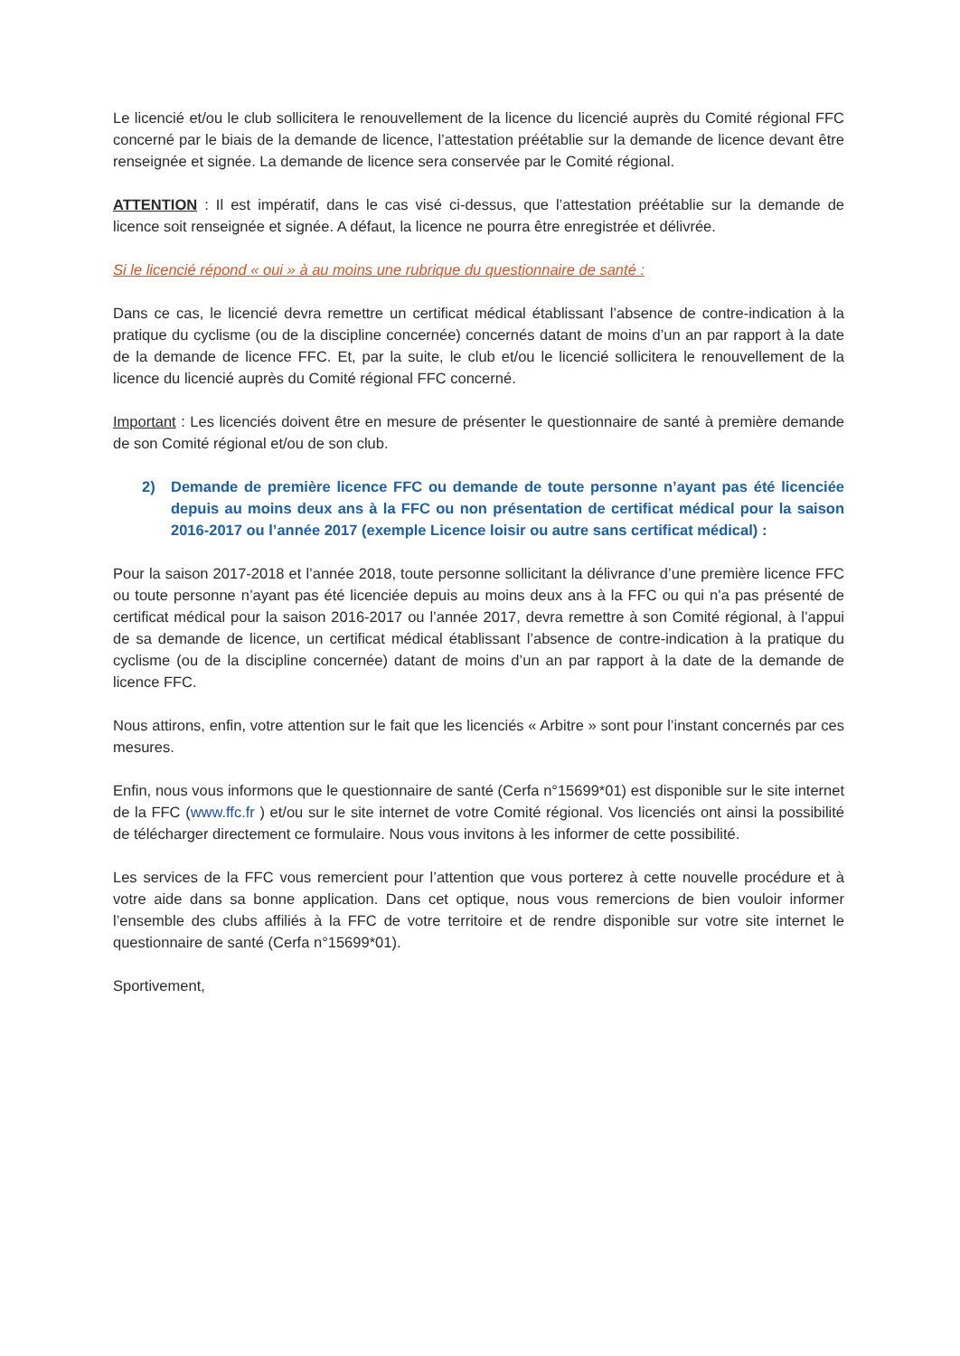Le licencié et/ou le club sollicitera le renouvellement de la licence du licencié auprès du Comité régional FFC concerné par le biais de la demande de licence, l’attestation préétablie sur la demande de licence devant être renseignée et signée. La demande de licence sera conservée par le Comité régional.
ATTENTION : Il est impératif, dans le cas visé ci-dessus, que l’attestation préétablie sur la demande de licence soit renseignée et signée. A défaut, la licence ne pourra être enregistrée et délivrée.
Si le licencié répond « oui » à au moins une rubrique du questionnaire de santé :
Dans ce cas, le licencié devra remettre un certificat médical établissant l’absence de contre-indication à la pratique du cyclisme (ou de la discipline concernée) concernés datant de moins d’un an par rapport à la date de la demande de licence FFC. Et, par la suite, le club et/ou le licencié sollicitera le renouvellement de la licence du licencié auprès du Comité régional FFC concerné.
Important : Les licenciés doivent être en mesure de présenter le questionnaire de santé à première demande de son Comité régional et/ou de son club.
2) Demande de première licence FFC ou demande de toute personne n’ayant pas été licenciée depuis au moins deux ans à la FFC ou non présentation de certificat médical pour la saison 2016-2017 ou l’année 2017 (exemple Licence loisir ou autre sans certificat médical) :
Pour la saison 2017-2018 et l’année 2018, toute personne sollicitant la délivrance d’une première licence FFC ou toute personne n’ayant pas été licenciée depuis au moins deux ans à la FFC ou qui n’a pas présenté de certificat médical pour la saison 2016-2017 ou l’année 2017, devra remettre à son Comité régional, à l’appui de sa demande de licence, un certificat médical établissant l’absence de contre-indication à la pratique du cyclisme (ou de la discipline concernée) datant de moins d’un an par rapport à la date de la demande de licence FFC.
Nous attirons, enfin, votre attention sur le fait que les licenciés « Arbitre » sont pour l’instant concernés par ces mesures.
Enfin, nous vous informons que le questionnaire de santé (Cerfa n°15699*01) est disponible sur le site internet de la FFC (www.ffc.fr ) et/ou sur le site internet de votre Comité régional. Vos licenciés ont ainsi la possibilité de télécharger directement ce formulaire. Nous vous invitons à les informer de cette possibilité.
Les services de la FFC vous remercient pour l’attention que vous porterez à cette nouvelle procédure et à votre aide dans sa bonne application. Dans cet optique, nous vous remercions de bien vouloir informer l’ensemble des clubs affiliés à la FFC de votre territoire et de rendre disponible sur votre site internet le questionnaire de santé (Cerfa n°15699*01).
Sportivement,